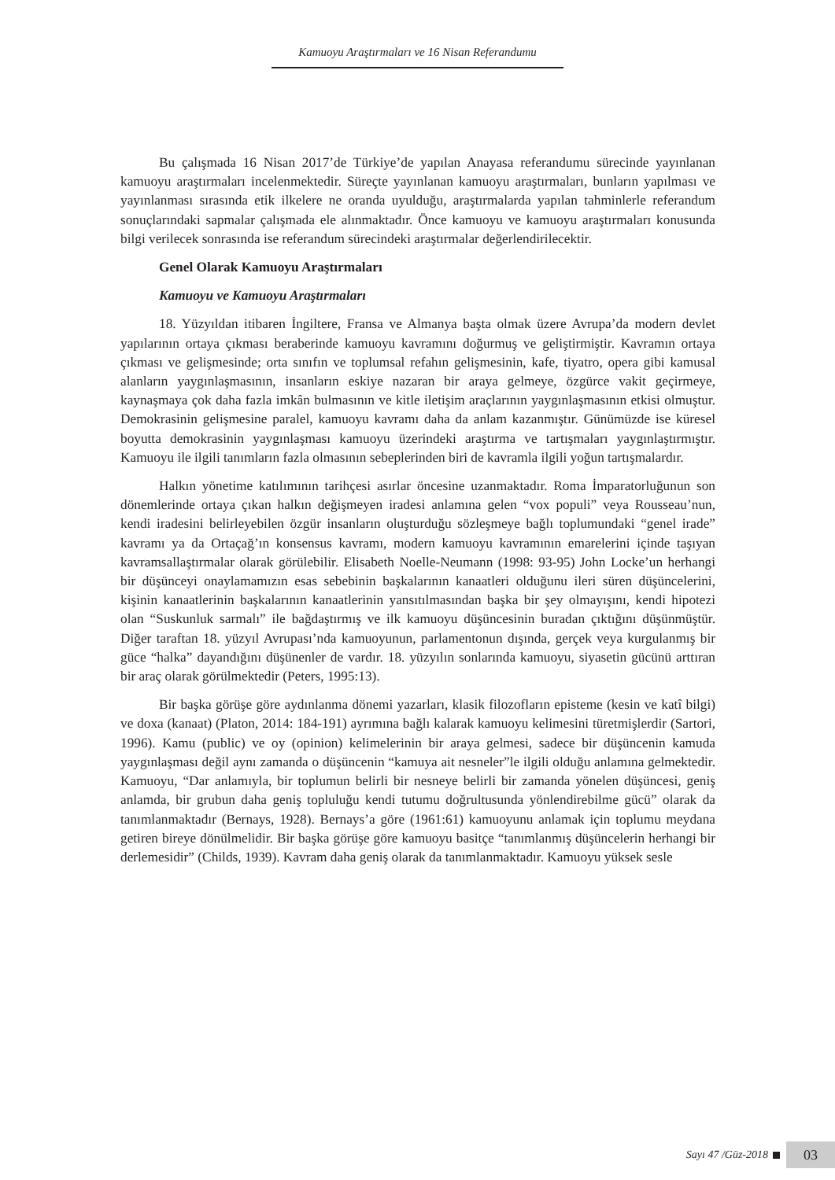Kamuoyu Araştırmaları ve 16 Nisan Referandumu
Bu çalışmada 16 Nisan 2017’de Türkiye’de yapılan Anayasa referandumu sürecinde yayınlanan kamuoyu araştırmaları incelenmektedir. Süreçte yayınlanan kamuoyu araştırmaları, bunların yapılması ve yayınlanması sırasında etik ilkelere ne oranda uyulduğu, araştırmalarda yapılan tahminlerle referandum sonuçlarındaki sapmalar çalışmada ele alınmaktadır. Önce kamuoyu ve kamuoyu araştırmaları konusunda bilgi verilecek sonrasında ise referandum sürecindeki araştırmalar değerlendirilecektir.
Genel Olarak Kamuoyu Araştırmaları
Kamuoyu ve Kamuoyu Araştırmaları
18. Yüzyıldan itibaren İngiltere, Fransa ve Almanya başta olmak üzere Avrupa’da modern devlet yapılarının ortaya çıkması beraberinde kamuoyu kavramını doğurmuş ve geliştirmiştir. Kavramın ortaya çıkması ve gelişmesinde; orta sınıfın ve toplumsal refahın gelişmesinin, kafe, tiyatro, opera gibi kamusal alanların yaygınlaşmasının, insanların eskiye nazaran bir araya gelmeye, özgürce vakit geçirmeye, kaynaşmaya çok daha fazla imkân bulmasının ve kitle iletişim araçlarının yaygınlaşmasının etkisi olmuştur. Demokrasinin gelişmesine paralel, kamuoyu kavramı daha da anlam kazanmıştır. Günümüzde ise küresel boyutta demokrasinin yaygınlaşması kamuoyu üzerindeki araştırma ve tartışmaları yaygınlaştırmıştır. Kamuoyu ile ilgili tanımların fazla olmasının sebeplerinden biri de kavramla ilgili yoğun tartışmalardır.
Halkın yönetime katılımının tarihçesi asırlar öncesine uzanmaktadır. Roma İmparatorluğunun son dönemlerinde ortaya çıkan halkın değişmeyen iradesi anlamına gelen “vox populi” veya Rousseau’nun, kendi iradesini belirleyebilen özgür insanların oluşturduğu sözleşmeye bağlı toplumundaki “genel irade” kavramı ya da Ortaçağ’ın konsensus kavramı, modern kamuoyu kavramının emarelerini içinde taşıyan kavramsallaştırmalar olarak görülebilir. Elisabeth Noelle-Neumann (1998: 93-95) John Locke’un herhangi bir düşünceyi onaylamamızın esas sebebinin başkalarının kanaatleri olduğunu ileri süren düşüncelerini, kişinin kanaatlerinin başkalarının kanaatlerinin yansıtılmasından başka bir şey olmayışını, kendi hipotezi olan “Suskunluk sarmalı” ile bağdaştırmış ve ilk kamuoyu düşüncesinin buradan çıktığını düşünmüştür. Diğer taraftan 18. yüzyıl Avrupası’nda kamuoyunun, parlamentonun dışında, gerçek veya kurgulanmış bir güce “halka” dayandığını düşünenler de vardır. 18. yüzyılın sonlarında kamuoyu, siyasetin gücünü arttıran bir araç olarak görülmektedir (Peters, 1995:13).
Bir başka görüşe göre aydınlanma dönemi yazarları, klasik filozofların episteme (kesin ve katî bilgi) ve doxa (kanaat) (Platon, 2014: 184-191) ayrımına bağlı kalarak kamuoyu kelimesini türetmişlerdir (Sartori, 1996). Kamu (public) ve oy (opinion) kelimelerinin bir araya gelmesi, sadece bir düşüncenin kamuda yaygınlaşması değil aynı zamanda o düşüncenin “kamuya ait nesneler”le ilgili olduğu anlamına gelmektedir. Kamuoyu, “Dar anlamıyla, bir toplumun belirli bir nesneye belirli bir zamanda yönelen düşüncesi, geniş anlamda, bir grubun daha geniş topluluğu kendi tutumu doğrultusunda yönlendirebilme gücü” olarak da tanımlanmaktadır (Bernays, 1928). Bernays’a göre (1961:61) kamuoyunu anlamak için toplumu meydana getiren bireye dönülmelidir. Bir başka görüşe göre kamuoyu basitçe “tanımlanmış düşüncelerin herhangi bir derlemesidir” (Childs, 1939). Kavram daha geniş olarak da tanımlanmaktadır. Kamuoyu yüksek sesle
Sayı 47 /Güz-2018
03